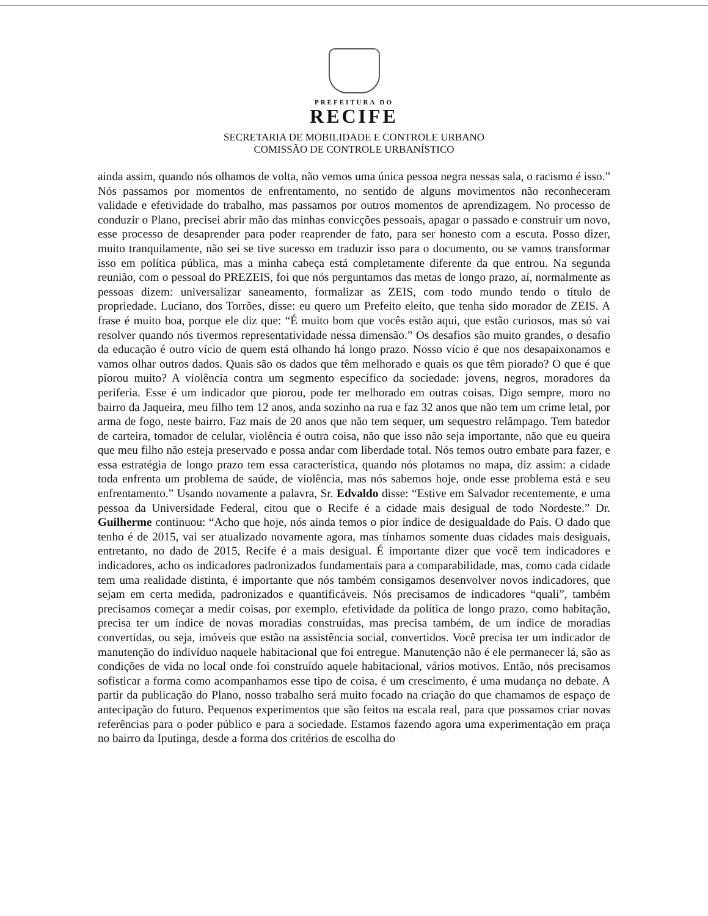PREFEITURA DO
RECIFE
SECRETARIA DE MOBILIDADE E CONTROLE URBANO
COMISSÃO DE CONTROLE URBANÍSTICO
ainda assim, quando nós olhamos de volta, não vemos uma única pessoa negra nessas sala, o racismo é isso.” Nós passamos por momentos de enfrentamento, no sentido de alguns movimentos não reconheceram validade e efetividade do trabalho, mas passamos por outros momentos de aprendizagem. No processo de conduzir o Plano, precisei abrir mão das minhas convicções pessoais, apagar o passado e construir um novo, esse processo de desaprender para poder reaprender de fato, para ser honesto com a escuta. Posso dizer, muito tranquilamente, não sei se tive sucesso em traduzir isso para o documento, ou se vamos transformar isso em política pública, mas a minha cabeça está completamente diferente da que entrou. Na segunda reunião, com o pessoal do PREZEIS, foi que nós perguntamos das metas de longo prazo, aí, normalmente as pessoas dizem: universalizar saneamento, formalizar as ZEIS, com todo mundo tendo o título de propriedade. Luciano, dos Torrões, disse: eu quero um Prefeito eleito, que tenha sido morador de ZEIS. A frase é muito boa, porque ele diz que: “É muito bom que vocês estão aqui, que estão curiosos, mas só vai resolver quando nós tivermos representatividade nessa dimensão.” Os desafios são muito grandes, o desafio da educação é outro vício de quem está olhando há longo prazo. Nosso vício é que nos desapaixonamos e vamos olhar outros dados. Quais são os dados que têm melhorado e quais os que têm piorado? O que é que piorou muito? A violência contra um segmento específico da sociedade: jovens, negros, moradores da periferia. Esse é um indicador que piorou, pode ter melhorado em outras coisas. Digo sempre, moro no bairro da Jaqueira, meu filho tem 12 anos, anda sozinho na rua e faz 32 anos que não tem um crime letal, por arma de fogo, neste bairro. Faz mais de 20 anos que não tem sequer, um sequestro relâmpago. Tem batedor de carteira, tomador de celular, violência é outra coisa, não que isso não seja importante, não que eu queira que meu filho não esteja preservado e possa andar com liberdade total. Nós temos outro embate para fazer, e essa estratégia de longo prazo tem essa característica, quando nós plotamos no mapa, diz assim: a cidade toda enfrenta um problema de saúde, de violência, mas nós sabemos hoje, onde esse problema está e seu enfrentamento.” Usando novamente a palavra, Sr. Edvaldo disse: “Estive em Salvador recentemente, e uma pessoa da Universidade Federal, citou que o Recife é a cidade mais desigual de todo Nordeste.” Dr. Guilherme continuou: “Acho que hoje, nós ainda temos o pior índice de desigualdade do País. O dado que tenho é de 2015, vai ser atualizado novamente agora, mas tínhamos somente duas cidades mais desiguais, entretanto, no dado de 2015, Recife é a mais desigual. É importante dizer que você tem indicadores e indicadores, acho os indicadores padronizados fundamentais para a comparabilidade, mas, como cada cidade tem uma realidade distinta, é importante que nós também consigamos desenvolver novos indicadores, que sejam em certa medida, padronizados e quantificáveis. Nós precisamos de indicadores “quali”, também precisamos começar a medir coisas, por exemplo, efetividade da política de longo prazo, como habitação, precisa ter um índice de novas moradias construídas, mas precisa também, de um índice de moradias convertidas, ou seja, imóveis que estão na assistência social, convertidos. Você precisa ter um indicador de manutenção do indivíduo naquele habitacional que foi entregue. Manutenção não é ele permanecer lá, são as condições de vida no local onde foi construído aquele habitacional, vários motivos. Então, nós precisamos sofisticar a forma como acompanhamos esse tipo de coisa, é um crescimento, é uma mudança no debate. A partir da publicação do Plano, nosso trabalho será muito focado na criação do que chamamos de espaço de antecipação do futuro. Pequenos experimentos que são feitos na escala real, para que possamos criar novas referências para o poder público e para a sociedade. Estamos fazendo agora uma experimentação em praça no bairro da Iputinga, desde a forma dos critérios de escolha do